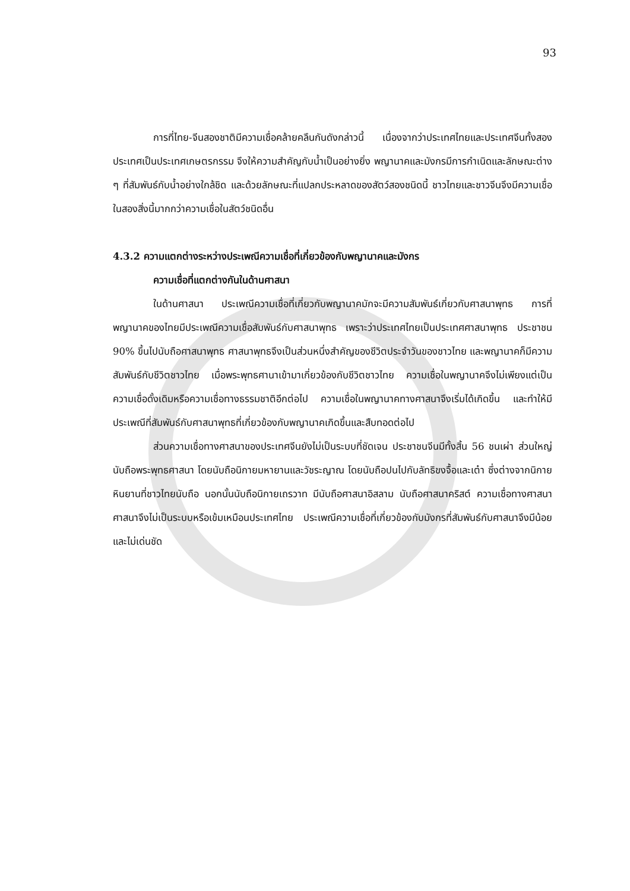93
การที่ไทย-จีนสองชาติมีความเชื่อคล้ายคลึนกันดังกล่าวนี้ เนื่องจากว่าประเทศไทยและประเทศจีนทั้งสองประเทศเป็นประเทศเกษตรกรรม จึงให้ความสำคัญกับน้ำเป็นอย่างยิ่ง พญานาคและมังกรมีการกำเนิดและลักษณะต่าง ๆ ที่สัมพันธ์กับน้ำอย่างใกล้ชิด และด้วยลักษณะที่แปลกประหลาดของสัตว์สองชนิดนี้ ชาวไทยและชาวจีนจึงมีความเชื่อในสองสิ่งนี้มากกว่าความเชื่อในสัตว์ชนิดอื่น
4.3.2 ความแตกต่างระหว่างประเพณีความเชื่อที่เกี่ยวข้องกับพญานาคและมังกร
ความเชื่อที่แตกต่างกันในด้านศาสนา
ในด้านศาสนา ประเพณีความเชื่อที่เกี่ยวกับพญานาคมักจะมีความสัมพันธ์เกี่ยวกับศาสนาพุทธ การที่พญานาคของไทยมีประเพณีความเชื่อสัมพันธ์กับศาสนาพุทธ เพราะว่าประเทศไทยเป็นประเทศศาสนาพุทธ ประชาชน 90% ขึ้นไปนับถือศาสนาพุทธ ศาสนาพุทธจึงเป็นส่วนหนึ่งสำคัญของชีวิตประจำวันของชาวไทย และพญานาคก็มีความสัมพันธ์กับชีวิตชาวไทย เมื่อพระพุทธศานาเข้ามาเกี่ยวข้องกับชีวิตชาวไทย ความเชื่อในพญานาคจึงไม่เพียงแต่เป็นความเชื่อดั้งเดิมหรือความเชื่อทางธรรมชาติอีกต่อไป ความเชื่อในพญานาคทางศาสนาจึงเริ่มได้เกิดขึ้น และทำให้มีประเพณีที่สัมพันธ์กับศาสนาพุทธที่เกี่ยวข้องกับพญานาคเกิดขึ้นและสืบทอดต่อไป
ส่วนความเชื่อทางศาสนาของประเทศจีนยังไม่เป็นระบบที่ชัดเจน ประชาชนจีนมีทั้งสิ้น 56 ชนเผ่า ส่วนใหญ่นับถือพระพุทธศาสนา โดยนับถือนิกายมหายานและวัชระญาณ โดยนับถือปนไปกับลัทธิขงจื้อและเต๋า ซึ่งต่างจากนิกายหินยานที่ชาวไทยนับถือ นอกนั้นนับถือนิกายเถรวาท มีนับถือศาสนาอิสลาม นับถือศาสนาคริสต์ ความเชื่อทางศาสนา ศาสนาจึงไม่เป็นระบบหรือเข้มเหมือนประเทศไทย ประเพณีความเชื่อที่เกี่ยวข้องกับมังกรที่สัมพันธ์กับศาสนาจึงมีน้อยและไม่เด่นชัด